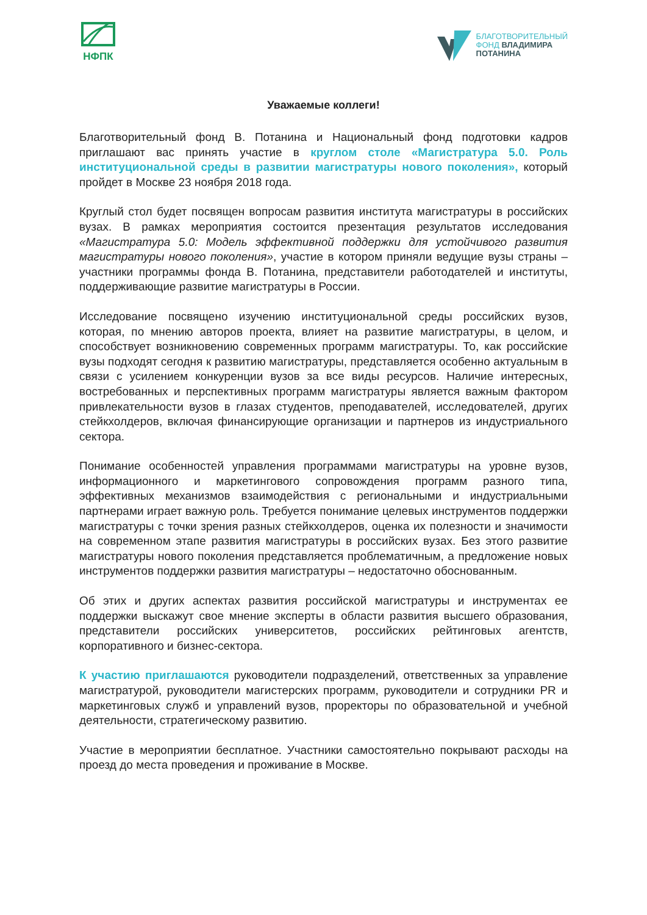НФПК
БЛАГОТВОРИТЕЛЬНЫЙ
ФОНД ВЛАДИМИРА
ПОТАНИНА
Уважаемые коллеги!
Благотворительный фонд В. Потанина и Национальный фонд подготовки кадров приглашают вас принять участие в круглом столе «Магистратура 5.0. Роль институциональной среды в развитии магистратуры нового поколения», который пройдет в Москве 23 ноября 2018 года.
Круглый стол будет посвящен вопросам развития института магистратуры в российских вузах. В рамках мероприятия состоится презентация результатов исследования «Магистратура 5.0: Модель эффективной поддержки для устойчивого развития магистратуры нового поколения», участие в котором приняли ведущие вузы страны – участники программы фонда В. Потанина, представители работодателей и институты, поддерживающие развитие магистратуры в России.
Исследование посвящено изучению институциональной среды российских вузов, которая, по мнению авторов проекта, влияет на развитие магистратуры, в целом, и способствует возникновению современных программ магистратуры. То, как российские вузы подходят сегодня к развитию магистратуры, представляется особенно актуальным в связи с усилением конкуренции вузов за все виды ресурсов. Наличие интересных, востребованных и перспективных программ магистратуры является важным фактором привлекательности вузов в глазах студентов, преподавателей, исследователей, других стейкхолдеров, включая финансирующие организации и партнеров из индустриального сектора.
Понимание особенностей управления программами магистратуры на уровне вузов, информационного и маркетингового сопровождения программ разного типа, эффективных механизмов взаимодействия с региональными и индустриальными партнерами играет важную роль. Требуется понимание целевых инструментов поддержки магистратуры с точки зрения разных стейкхолдеров, оценка их полезности и значимости на современном этапе развития магистратуры в российских вузах. Без этого развитие магистратуры нового поколения представляется проблематичным, а предложение новых инструментов поддержки развития магистратуры – недостаточно обоснованным.
Об этих и других аспектах развития российской магистратуры и инструментах ее поддержки выскажут свое мнение эксперты в области развития высшего образования, представители российских университетов, российских рейтинговых агентств, корпоративного и бизнес-сектора.
К участию приглашаются руководители подразделений, ответственных за управление магистратурой, руководители магистерских программ, руководители и сотрудники PR и маркетинговых служб и управлений вузов, проректоры по образовательной и учебной деятельности, стратегическому развитию.
Участие в мероприятии бесплатное. Участники самостоятельно покрывают расходы на проезд до места проведения и проживание в Москве.